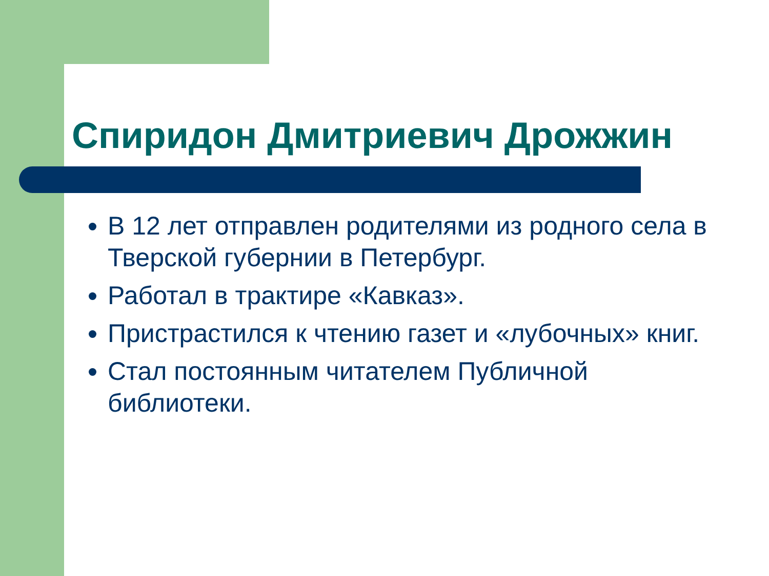Спиридон Дмитриевич Дрожжин
В 12 лет отправлен родителями из родного села в Тверской губернии в Петербург.
Работал в трактире «Кавказ».
Пристрастился к чтению газет и «лубочных» книг.
Стал постоянным читателем Публичной библиотеки.